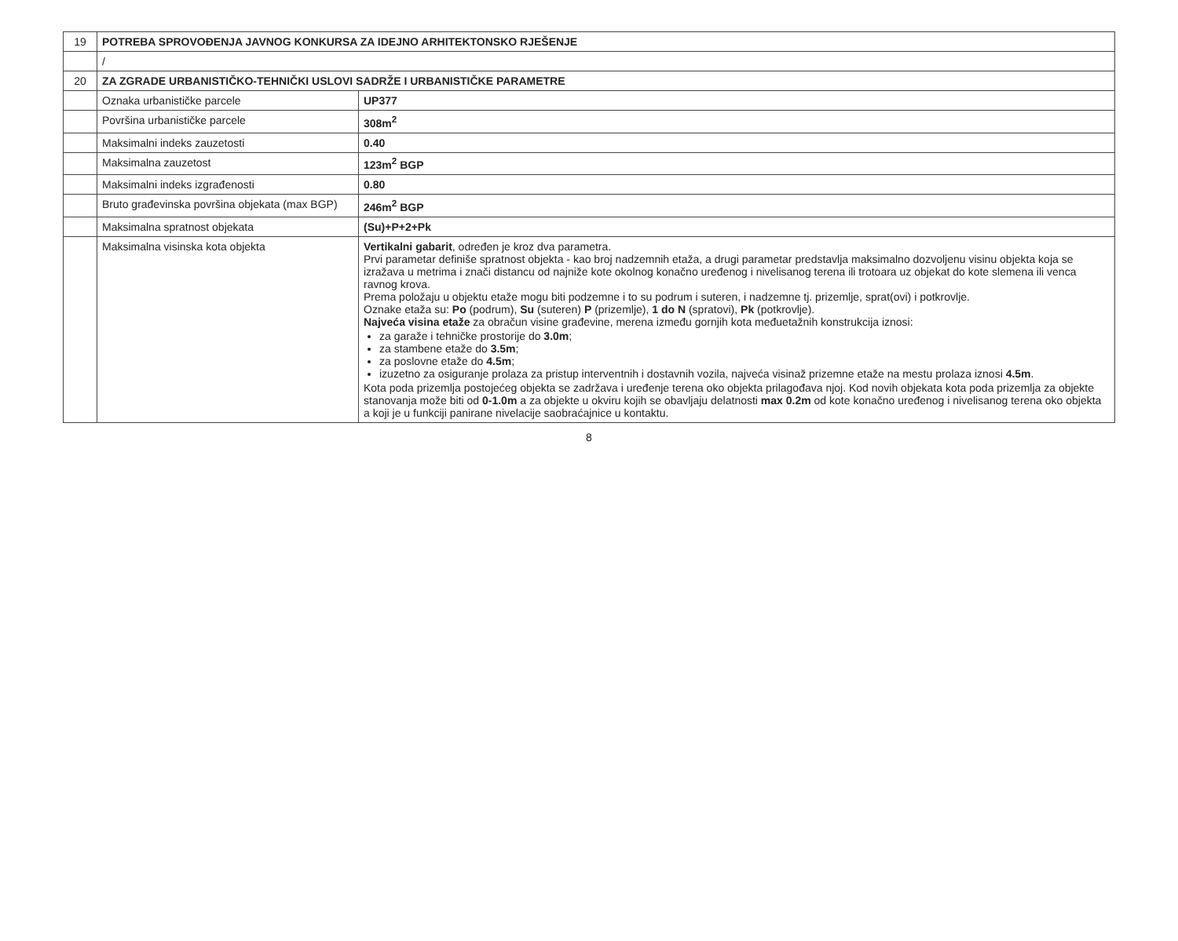| 19 | POTREBA SPROVOĐENJA JAVNOG KONKURSA ZA IDEJNO ARHITEKTONSKO RJEŠENJE | |
| | / | |
| 20 | ZA ZGRADE URBANISTIČKO-TEHNIČKI USLOVI SADRŽE I URBANISTIČKE PARAMETRE | |
| | Oznaka urbanističke parcele | UP377 |
| | Površina urbanističke parcele | 308m<sup>2</sup> |
| | Maksimalni indeks zauzetosti | 0.40 |
| | Maksimalna zauzetost | 123m<sup>2</sup> BGP |
| | Maksimalni indeks izgrađenosti | 0.80 |
| | Bruto građevinska površina objekata (max BGP) | 246m<sup>2</sup> BGP |
| | Maksimalna spratnost objekata | (Su)+P+2+Pk |
| | Maksimalna visinska kota objekta | Vertikalni gabarit , određen je kroz dva parametra. Prvi parametar definiše spratnost objekta - kao broj nadzemnih etaža, a drugi parametar predstavlja maksimalno dozvoljenu visinu objekta koja se izražava u metrima i znači distancu od najniže kote okolnog konačno uređenog i nivelisanog terena ili trotoara uz objekat do kote slemena ili venca ravnog krova. Prema položaju u objektu etaže mogu biti podzemne i to su podrum i suteren, i nadzemne tj. prizemlje, sprat(ovi) i potkrovlje. Oznake etaža su: Po (podrum), Su (suteren) P (prizemlje), 1 do N (spratovi), Pk (potkrovlje). Najveća visina etaže za obračun visine građevine, merena između gornjih kota međuetažnih konstrukcija iznosi: za garaže i tehničke prostorije do 3.0m ; za stambene etaže do 3.5m ; za poslovne etaže do 4.5m ; izuzetno za osiguranje prolaza za pristup interventnih i dostavnih vozila, najveća visinaž prizemne etaže na mestu prolaza iznosi 4.5m . Kota poda prizemlja postojećeg objekta se zadržava i uređenje terena oko objekta prilagođava njoj. Kod novih objekata kota poda prizemlja za objekte stanovanja može biti od 0-1.0m a za objekte u okviru kojih se obavljaju delatnosti max 0.2m od kote konačno uređenog i nivelisanog terena oko objekta a koji je u funkciji panirane nivelacije saobraćajnice u kontaktu. |
8